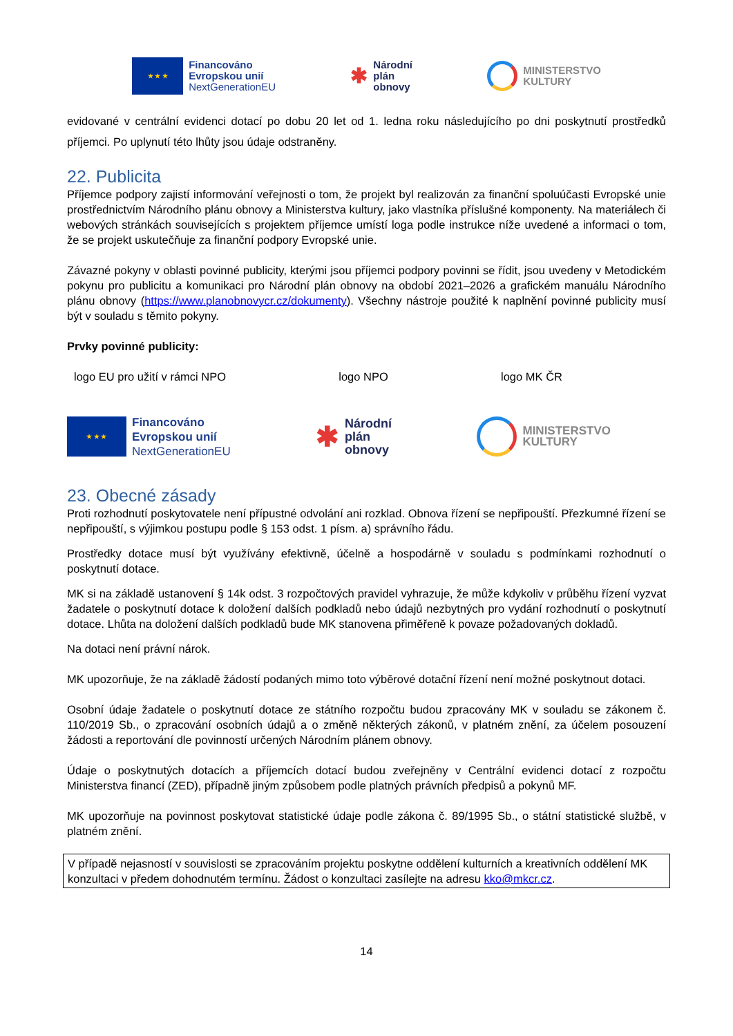★ ★ ★
Financováno
Evropskou unií
NextGenerationEU
✱
Národní
plán
obnovy
MINISTERSTVO
KULTURY
evidované v centrální evidenci dotací po dobu 20 let od 1. ledna roku následujícího po dni poskytnutí prostředků příjemci. Po uplynutí této lhůty jsou údaje odstraněny.
22. Publicita
Příjemce podpory zajistí informování veřejnosti o tom, že projekt byl realizován za finanční spoluúčasti Evropské unie prostřednictvím Národního plánu obnovy a Ministerstva kultury, jako vlastníka příslušné komponenty. Na materiálech či webových stránkách souvisejících s projektem příjemce umístí loga podle instrukce níže uvedené a informaci o tom, že se projekt uskutečňuje za finanční podpory Evropské unie.
Závazné pokyny v oblasti povinné publicity, kterými jsou příjemci podpory povinni se řídit, jsou uvedeny v Metodickém pokynu pro publicitu a komunikaci pro Národní plán obnovy na období 2021–2026 a grafickém manuálu Národního plánu obnovy (https://www.planobnovycr.cz/dokumenty). Všechny nástroje použité k naplnění povinné publicity musí být v souladu s těmito pokyny.
Prvky povinné publicity:
logo EU pro užití v rámci NPO logo NPO logo MK ČR
★ ★ ★
Financováno
Evropskou unií
NextGenerationEU
✱
Národní
plán
obnovy
MINISTERSTVO
KULTURY
23. Obecné zásady
Proti rozhodnutí poskytovatele není přípustné odvolání ani rozklad. Obnova řízení se nepřipouští. Přezkumné řízení se nepřipouští, s výjimkou postupu podle § 153 odst. 1 písm. a) správního řádu.
Prostředky dotace musí být využívány efektivně, účelně a hospodárně v souladu s podmínkami rozhodnutí o poskytnutí dotace.
MK si na základě ustanovení § 14k odst. 3 rozpočtových pravidel vyhrazuje, že může kdykoliv v průběhu řízení vyzvat žadatele o poskytnutí dotace k doložení dalších podkladů nebo údajů nezbytných pro vydání rozhodnutí o poskytnutí dotace. Lhůta na doložení dalších podkladů bude MK stanovena přiměřeně k povaze požadovaných dokladů.
Na dotaci není právní nárok.
MK upozorňuje, že na základě žádostí podaných mimo toto výběrové dotační řízení není možné poskytnout dotaci.
Osobní údaje žadatele o poskytnutí dotace ze státního rozpočtu budou zpracovány MK v souladu se zákonem č. 110/2019 Sb., o zpracování osobních údajů a o změně některých zákonů, v platném znění, za účelem posouzení žádosti a reportování dle povinností určených Národním plánem obnovy.
Údaje o poskytnutých dotacích a příjemcích dotací budou zveřejněny v Centrální evidenci dotací z rozpočtu Ministerstva financí (ZED), případně jiným způsobem podle platných právních předpisů a pokynů MF.
MK upozorňuje na povinnost poskytovat statistické údaje podle zákona č. 89/1995 Sb., o státní statistické službě, v platném znění.
V případě nejasností v souvislosti se zpracováním projektu poskytne oddělení kulturních a kreativních oddělení MK konzultaci v předem dohodnutém termínu. Žádost o konzultaci zasílejte na adresu kko@mkcr.cz.
14